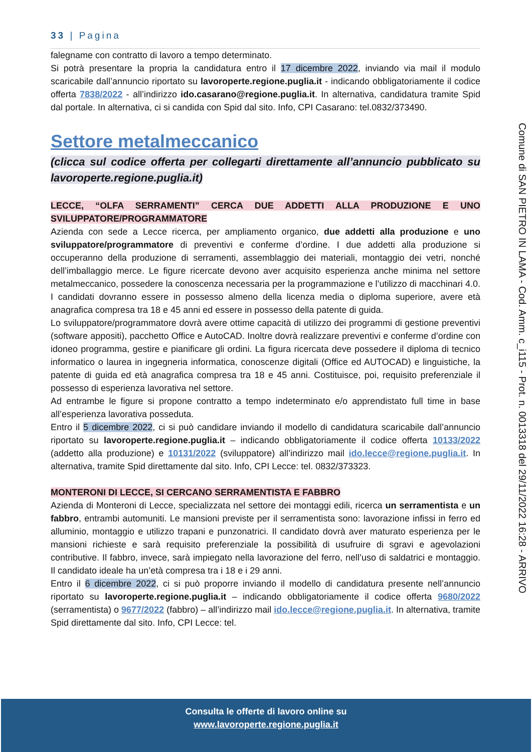33 | Pagina
falegname con contratto di lavoro a tempo determinato.
Si potrà presentare la propria la candidatura entro il 17 dicembre 2022, inviando via mail il modulo scaricabile dall’annuncio riportato su lavoroperte.regione.puglia.it - indicando obbligatoriamente il codice offerta 7838/2022 - all’indirizzo ido.casarano@regione.puglia.it. In alternativa, candidatura tramite Spid dal portale. In alternativa, ci si candida con Spid dal sito. Info, CPI Casarano: tel.0832/373490.
Settore metalmeccanico
(clicca sul codice offerta per collegarti direttamente all’annuncio pubblicato su lavoroperte.regione.puglia.it)
LECCE, “OLFA SERRAMENTI” CERCA DUE ADDETTI ALLA PRODUZIONE E UNO SVILUPPATORE/PROGRAMMATORE
Azienda con sede a Lecce ricerca, per ampliamento organico, due addetti alla produzione e uno sviluppatore/programmatore di preventivi e conferme d’ordine. I due addetti alla produzione si occuperanno della produzione di serramenti, assemblaggio dei materiali, montaggio dei vetri, nonché dell’imballaggio merce. Le figure ricercate devono aver acquisito esperienza anche minima nel settore metalmeccanico, possedere la conoscenza necessaria per la programmazione e l’utilizzo di macchinari 4.0. I candidati dovranno essere in possesso almeno della licenza media o diploma superiore, avere età anagrafica compresa tra 18 e 45 anni ed essere in possesso della patente di guida.
Lo sviluppatore/programmatore dovrà avere ottime capacità di utilizzo dei programmi di gestione preventivi (software appositi), pacchetto Office e AutoCAD. Inoltre dovrà realizzare preventivi e conferme d’ordine con idoneo programma, gestire e pianificare gli ordini. La figura ricercata deve possedere il diploma di tecnico informatico o laurea in ingegneria informatica, conoscenze digitali (Office ed AUTOCAD) e linguistiche, la patente di guida ed età anagrafica compresa tra 18 e 45 anni. Costituisce, poi, requisito preferenziale il possesso di esperienza lavorativa nel settore.
Ad entrambe le figure si propone contratto a tempo indeterminato e/o apprendistato full time in base all’esperienza lavorativa posseduta.
Entro il 5 dicembre 2022, ci si può candidare inviando il modello di candidatura scaricabile dall’annuncio riportato su lavoroperte.regione.puglia.it – indicando obbligatoriamente il codice offerta 10133/2022 (addetto alla produzione) e 10131/2022 (sviluppatore) all’indirizzo mail ido.lecce@regione.puglia.it. In alternativa, tramite Spid direttamente dal sito. Info, CPI Lecce: tel. 0832/373323.
MONTERONI DI LECCE, SI CERCANO SERRAMENTISTA E FABBRO
Azienda di Monteroni di Lecce, specializzata nel settore dei montaggi edili, ricerca un serramentista e un fabbro, entrambi automuniti. Le mansioni previste per il serramentista sono: lavorazione infissi in ferro ed alluminio, montaggio e utilizzo trapani e punzonatrici. Il candidato dovrà aver maturato esperienza per le mansioni richieste e sarà requisito preferenziale la possibilità di usufruire di sgravi e agevolazioni contributive. Il fabbro, invece, sarà impiegato nella lavorazione del ferro, nell’uso di saldatrici e montaggio. Il candidato ideale ha un’età compresa tra i 18 e i 29 anni.
Entro il 6 dicembre 2022, ci si può proporre inviando il modello di candidatura presente nell’annuncio riportato su lavoroperte.regione.puglia.it – indicando obbligatoriamente il codice offerta 9680/2022 (serramentista) o 9677/2022 (fabbro) – all’indirizzo mail ido.lecce@regione.puglia.it. In alternativa, tramite Spid direttamente dal sito. Info, CPI Lecce: tel.
Comune di SAN PIETRO IN LAMA - Cod. Amm. c_i115 - Prot. n. 0013318 del 29/11/2022 16:28 - ARRIVO
Consulta le offerte di lavoro online su
www.lavoroperte.regione.puglia.it